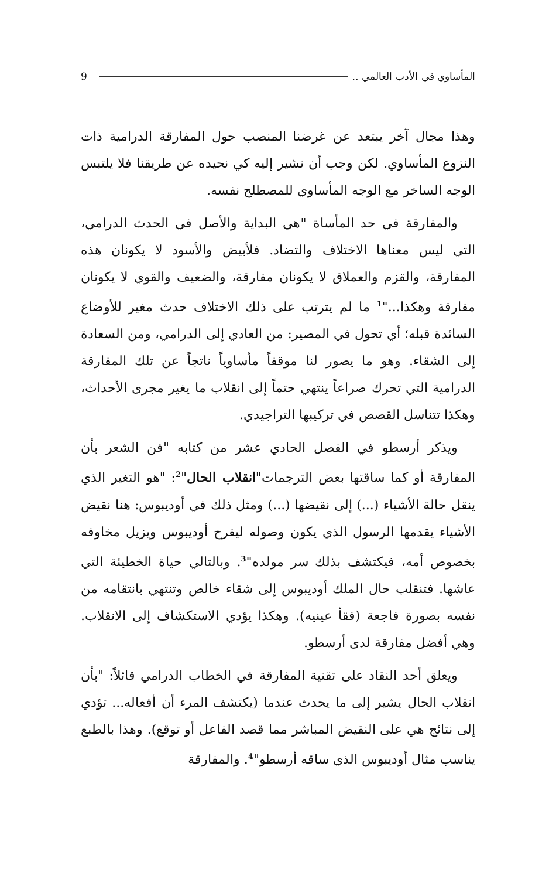المأساوي في الأدب العالمي .. 9
وهذا مجال آخر يبتعد عن غرضنا المنصب حول المفارقة الدرامية ذات النزوع المأساوي. لكن وجب أن نشير إليه كي نحيده عن طريقنا فلا يلتبس الوجه الساخر مع الوجه المأساوي للمصطلح نفسه.
والمفارقة في حد المأساة "هي البداية والأصل في الحدث الدرامي، التي ليس معناها الاختلاف والتضاد. فلأبيض والأسود لا يكونان هذه المفارقة، والقزم والعملاق لا يكونان مفارقة، والضعيف والقوي لا يكونان مفارقة وهكذا..."<sup>1</sup> ما لم يترتب على ذلك الاختلاف حدث مغير للأوضاع السائدة قبله؛ أي تحول في المصير: من العادي إلى الدرامي، ومن السعادة إلى الشقاء. وهو ما يصور لنا موقفاً مأساوياً ناتجاً عن تلك المفارقة الدرامية التي تحرك صراعاً ينتهي حتماً إلى انقلاب ما يغير مجرى الأحداث، وهكذا تتناسل القصص في تركيبها التراجيدي.
ويذكر أرسطو في الفصل الحادي عشر من كتابه "فن الشعر بأن المفارقة أو كما ساقتها بعض الترجمات"انقلاب الحال"<sup>2</sup>: "هو التغير الذي ينقل حالة الأشياء (...) إلى نقيضها (...) ومثل ذلك في أوديبوس: هنا نقيض الأشياء يقدمها الرسول الذي يكون وصوله ليفرح أوديبوس ويزيل مخاوفه بخصوص أمه، فيكتشف بذلك سر مولده"<sup>3</sup>. وبالتالي حياة الخطيئة التي عاشها. فتنقلب حال الملك أوديبوس إلى شقاء خالص وتنتهي بانتقامه من نفسه بصورة فاجعة (فقأ عينيه). وهكذا يؤدي الاستكشاف إلى الانقلاب. وهي أفضل مفارقة لدى أرسطو.
ويعلق أحد النقاد على تقنية المفارقة في الخطاب الدرامي قائلاً: "بأن انقلاب الحال يشير إلى ما يحدث عندما (يكتشف المرء أن أفعاله... تؤدي إلى نتائج هي على النقيض المباشر مما قصد الفاعل أو توقع). وهذا بالطبع يناسب مثال أوديبوس الذي ساقه أرسطو"<sup>4</sup>. والمفارقة